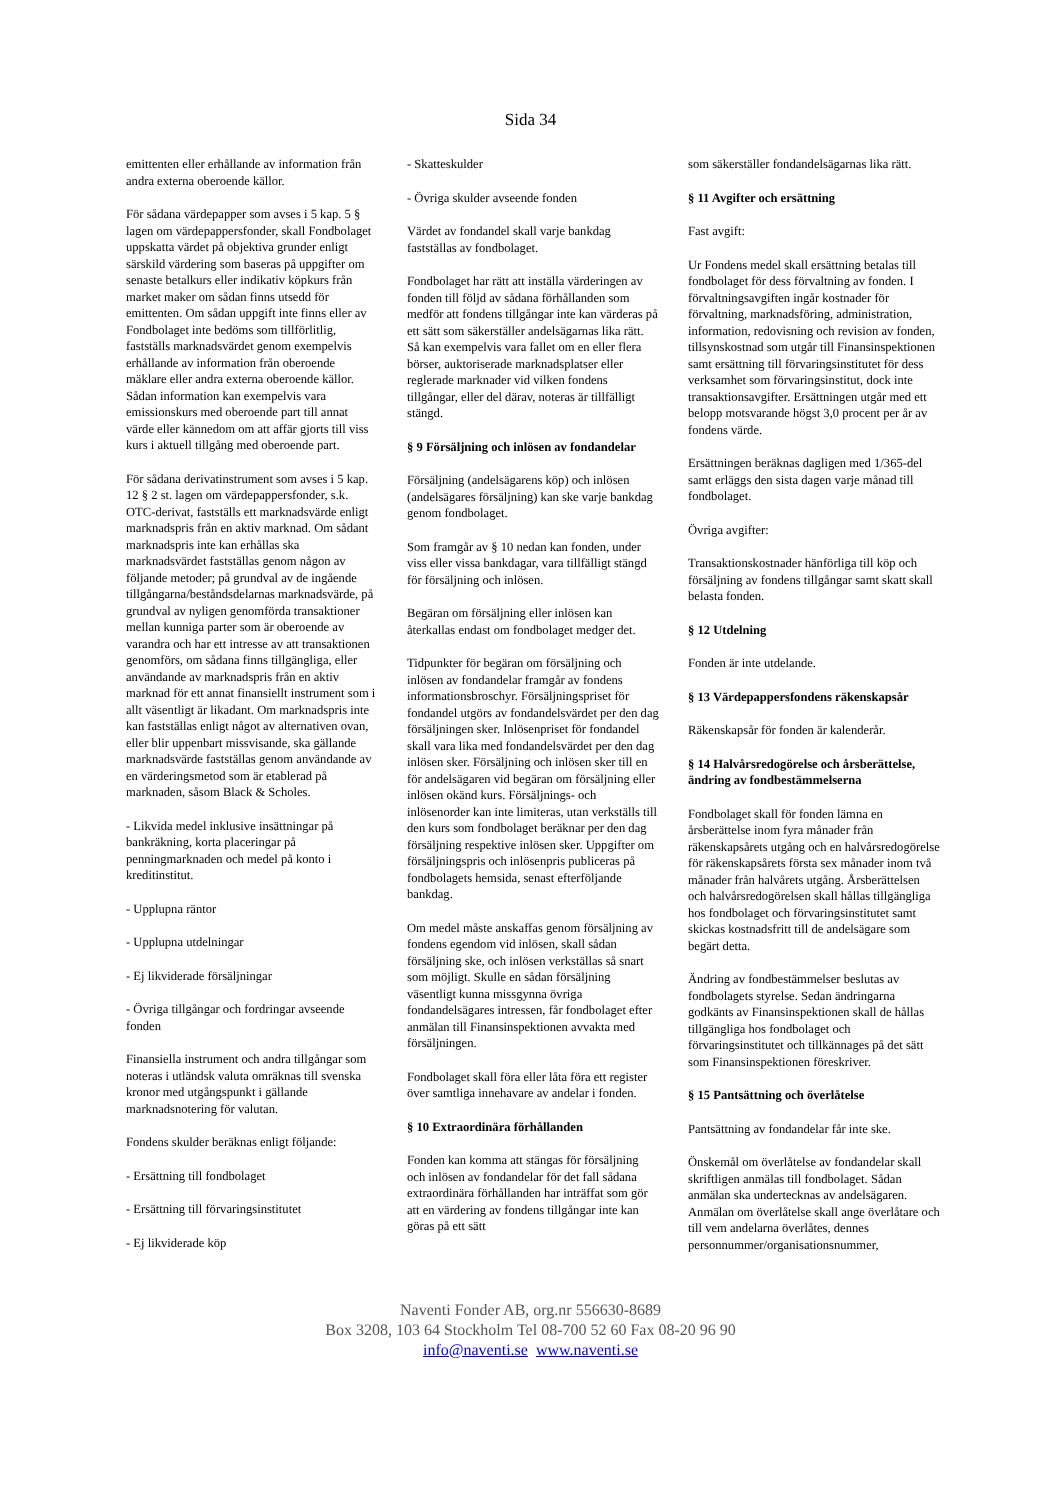Sida 34
emittenten eller erhållande av information från andra externa oberoende källor.
För sådana värdepapper som avses i 5 kap. 5 § lagen om värdepappersfonder, skall Fondbolaget uppskatta värdet på objektiva grunder enligt särskild värdering som baseras på uppgifter om senaste betalkurs eller indikativ köpkurs från market maker om sådan finns utsedd för emittenten. Om sådan uppgift inte finns eller av Fondbolaget inte bedöms som tillförlitlig, fastställs marknadsvärdet genom exempelvis erhållande av information från oberoende mäklare eller andra externa oberoende källor. Sådan information kan exempelvis vara emissionskurs med oberoende part till annat värde eller kännedom om att affär gjorts till viss kurs i aktuell tillgång med oberoende part.
För sådana derivatinstrument som avses i 5 kap. 12 § 2 st. lagen om värdepappersfonder, s.k. OTC-derivat, fastställs ett marknadsvärde enligt marknadspris från en aktiv marknad. Om sådant marknadspris inte kan erhållas ska marknadsvärdet fastställas genom någon av följande metoder; på grundval av de ingående tillgångarna/beståndsdelarnas marknadsvärde, på grundval av nyligen genomförda transaktioner mellan kunniga parter som är oberoende av varandra och har ett intresse av att transaktionen genomförs, om sådana finns tillgängliga, eller användande av marknadspris från en aktiv marknad för ett annat finansiellt instrument som i allt väsentligt är likadant. Om marknadspris inte kan fastställas enligt något av alternativen ovan, eller blir uppenbart missvisande, ska gällande marknadsvärde fastställas genom användande av en värderingsmetod som är etablerad på marknaden, såsom Black & Scholes.
- Likvida medel inklusive insättningar på bankräkning, korta placeringar på penningmarknaden och medel på konto i kreditinstitut.
- Upplupna räntor
- Upplupna utdelningar
- Ej likviderade försäljningar
- Övriga tillgångar och fordringar avseende fonden
Finansiella instrument och andra tillgångar som noteras i utländsk valuta omräknas till svenska kronor med utgångspunkt i gällande marknadsnotering för valutan.
Fondens skulder beräknas enligt följande:
- Ersättning till fondbolaget
- Ersättning till förvaringsinstitutet
- Ej likviderade köp
- Skatteskulder
- Övriga skulder avseende fonden
Värdet av fondandel skall varje bankdag fastställas av fondbolaget.
Fondbolaget har rätt att inställa värderingen av fonden till följd av sådana förhållanden som medför att fondens tillgångar inte kan värderas på ett sätt som säkerställer andelsägarnas lika rätt. Så kan exempelvis vara fallet om en eller flera börser, auktoriserade marknadsplatser eller reglerade marknader vid vilken fondens tillgångar, eller del därav, noteras är tillfälligt stängd.
§ 9 Försäljning och inlösen av fondandelar
Försäljning (andelsägarens köp) och inlösen (andelsägares försäljning) kan ske varje bankdag genom fondbolaget.
Som framgår av § 10 nedan kan fonden, under viss eller vissa bankdagar, vara tillfälligt stängd för försäljning och inlösen.
Begäran om försäljning eller inlösen kan återkallas endast om fondbolaget medger det.
Tidpunkter för begäran om försäljning och inlösen av fondandelar framgår av fondens informationsbroschyr. Försäljningspriset för fondandel utgörs av fondandelsvärdet per den dag försäljningen sker. Inlösenpriset för fondandel skall vara lika med fondandelsvärdet per den dag inlösen sker. Försäljning och inlösen sker till en för andelsägaren vid begäran om försäljning eller inlösen okänd kurs. Försäljnings- och inlösenorder kan inte limiteras, utan verkställs till den kurs som fondbolaget beräknar per den dag försäljning respektive inlösen sker. Uppgifter om försäljningspris och inlösenpris publiceras på fondbolagets hemsida, senast efterföljande bankdag.
Om medel måste anskaffas genom försäljning av fondens egendom vid inlösen, skall sådan försäljning ske, och inlösen verkställas så snart som möjligt. Skulle en sådan försäljning väsentligt kunna missgynna övriga fondandelsägares intressen, får fondbolaget efter anmälan till Finansinspektionen avvakta med försäljningen.
Fondbolaget skall föra eller låta föra ett register över samtliga innehavare av andelar i fonden.
§ 10 Extraordinära förhållanden
Fonden kan komma att stängas för försäljning och inlösen av fondandelar för det fall sådana extraordinära förhållanden har inträffat som gör att en värdering av fondens tillgångar inte kan göras på ett sätt
som säkerställer fondandelsägarnas lika rätt.
§ 11 Avgifter och ersättning
Fast avgift:
Ur Fondens medel skall ersättning betalas till fondbolaget för dess förvaltning av fonden. I förvaltningsavgiften ingår kostnader för förvaltning, marknadsföring, administration, information, redovisning och revision av fonden, tillsynskostnad som utgår till Finansinspektionen samt ersättning till förvaringsinstitutet för dess verksamhet som förvaringsinstitut, dock inte transaktionsavgifter. Ersättningen utgår med ett belopp motsvarande högst 3,0 procent per år av fondens värde.
Ersättningen beräknas dagligen med 1/365-del samt erläggs den sista dagen varje månad till fondbolaget.
Övriga avgifter:
Transaktionskostnader hänförliga till köp och försäljning av fondens tillgångar samt skatt skall belasta fonden.
§ 12 Utdelning
Fonden är inte utdelande.
§ 13 Värdepappersfondens räkenskapsår
Räkenskapsår för fonden är kalenderår.
§ 14 Halvårsredogörelse och årsberättelse, ändring av fondbestämmelserna
Fondbolaget skall för fonden lämna en årsberättelse inom fyra månader från räkenskapsårets utgång och en halvårsredogörelse för räkenskapsårets första sex månader inom två månader från halvårets utgång. Årsberättelsen och halvårsredogörelsen skall hållas tillgängliga hos fondbolaget och förvaringsinstitutet samt skickas kostnadsfritt till de andelsägare som begärt detta.
Ändring av fondbestämmelser beslutas av fondbolagets styrelse. Sedan ändringarna godkänts av Finansinspektionen skall de hållas tillgängliga hos fondbolaget och förvaringsinstitutet och tillkännages på det sätt som Finansinspektionen föreskriver.
§ 15 Pantsättning och överlåtelse
Pantsättning av fondandelar får inte ske.
Önskemål om överlåtelse av fondandelar skall skriftligen anmälas till fondbolaget. Sådan anmälan ska undertecknas av andelsägaren. Anmälan om överlåtelse skall ange överlåtare och till vem andelarna överlåtes, dennes personnummer/organisationsnummer,
Naventi Fonder AB, org.nr 556630-8689
Box 3208, 103 64 Stockholm Tel 08-700 52 60 Fax 08-20 96 90
info@naventi.se www.naventi.se